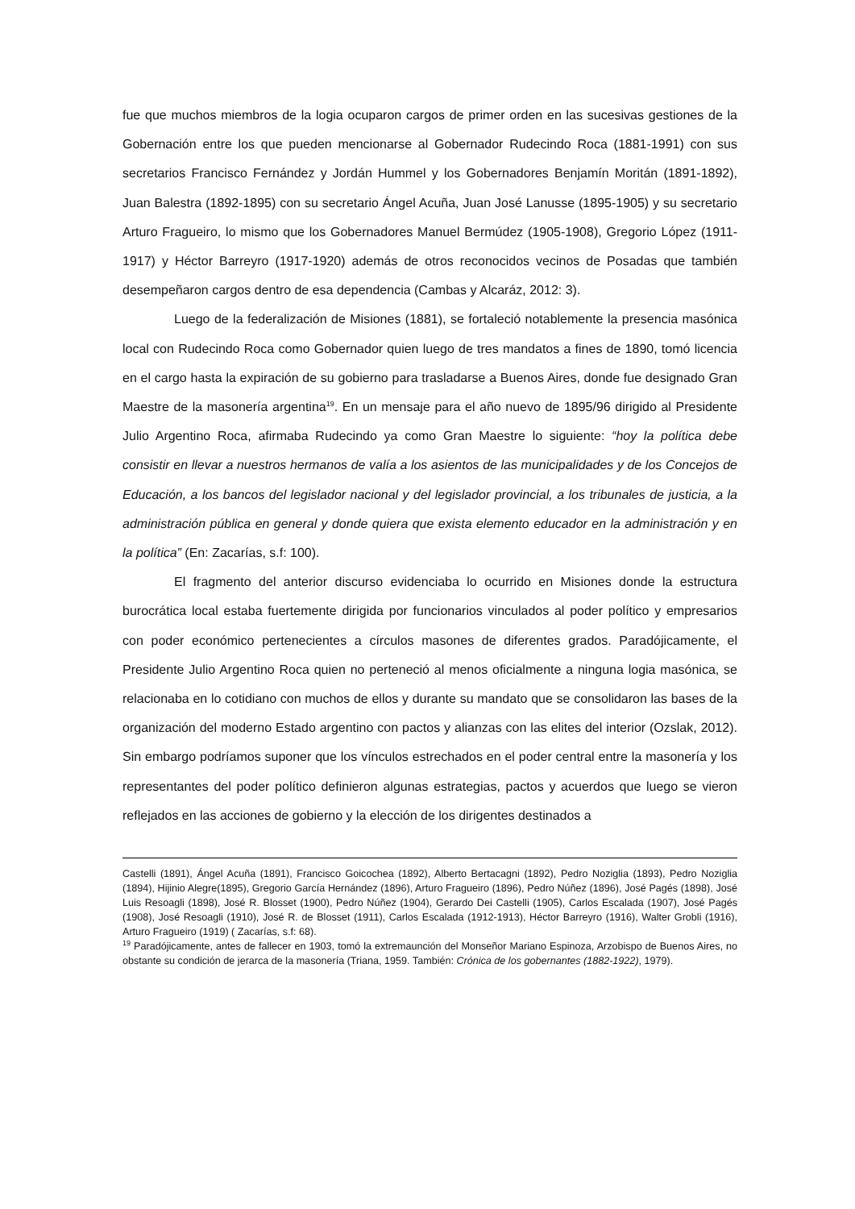fue que muchos miembros de la logia ocuparon cargos de primer orden en las sucesivas gestiones de la Gobernación entre los que pueden mencionarse al Gobernador Rudecindo Roca (1881-1991) con sus secretarios Francisco Fernández y Jordán Hummel y los Gobernadores Benjamín Moritán (1891-1892), Juan Balestra (1892-1895) con su secretario Ángel Acuña, Juan José Lanusse (1895-1905) y su secretario Arturo Fragueiro, lo mismo que los Gobernadores Manuel Bermúdez (1905-1908), Gregorio López (1911-1917) y Héctor Barreyro (1917-1920) además de otros reconocidos vecinos de Posadas que también desempeñaron cargos dentro de esa dependencia (Cambas y Alcaráz, 2012: 3).
Luego de la federalización de Misiones (1881), se fortaleció notablemente la presencia masónica local con Rudecindo Roca como Gobernador quien luego de tres mandatos a fines de 1890, tomó licencia en el cargo hasta la expiración de su gobierno para trasladarse a Buenos Aires, donde fue designado Gran Maestre de la masonería argentina<sup>19</sup>. En un mensaje para el año nuevo de 1895/96 dirigido al Presidente Julio Argentino Roca, afirmaba Rudecindo ya como Gran Maestre lo siguiente: “hoy la política debe consistir en llevar a nuestros hermanos de valía a los asientos de las municipalidades y de los Concejos de Educación, a los bancos del legislador nacional y del legislador provincial, a los tribunales de justicia, a la administración pública en general y donde quiera que exista elemento educador en la administración y en la política” (En: Zacarías, s.f: 100).
El fragmento del anterior discurso evidenciaba lo ocurrido en Misiones donde la estructura burocrática local estaba fuertemente dirigida por funcionarios vinculados al poder político y empresarios con poder económico pertenecientes a círculos masones de diferentes grados. Paradójicamente, el Presidente Julio Argentino Roca quien no perteneció al menos oficialmente a ninguna logia masónica, se relacionaba en lo cotidiano con muchos de ellos y durante su mandato que se consolidaron las bases de la organización del moderno Estado argentino con pactos y alianzas con las elites del interior (Ozslak, 2012). Sin embargo podríamos suponer que los vínculos estrechados en el poder central entre la masonería y los representantes del poder político definieron algunas estrategias, pactos y acuerdos que luego se vieron reflejados en las acciones de gobierno y la elección de los dirigentes destinados a
Castelli (1891), Ángel Acuña (1891), Francisco Goicochea (1892), Alberto Bertacagni (1892), Pedro Noziglia (1893), Pedro Noziglia (1894), Hijinio Alegre(1895), Gregorio García Hernández (1896), Arturo Fragueiro (1896), Pedro Núñez (1896), José Pagés (1898), José Luis Resoagli (1898), José R. Blosset (1900), Pedro Núñez (1904), Gerardo Dei Castelli (1905), Carlos Escalada (1907), José Pagés (1908), José Resoagli (1910), José R. de Blosset (1911), Carlos Escalada (1912-1913), Héctor Barreyro (1916), Walter Grobli (1916), Arturo Fragueiro (1919) ( Zacarías, s.f: 68).
<sup>19</sup> Paradójicamente, antes de fallecer en 1903, tomó la extremaunción del Monseñor Mariano Espinoza, Arzobispo de Buenos Aires, no obstante su condición de jerarca de la masonería (Triana, 1959. También: Crónica de los gobernantes (1882-1922), 1979).